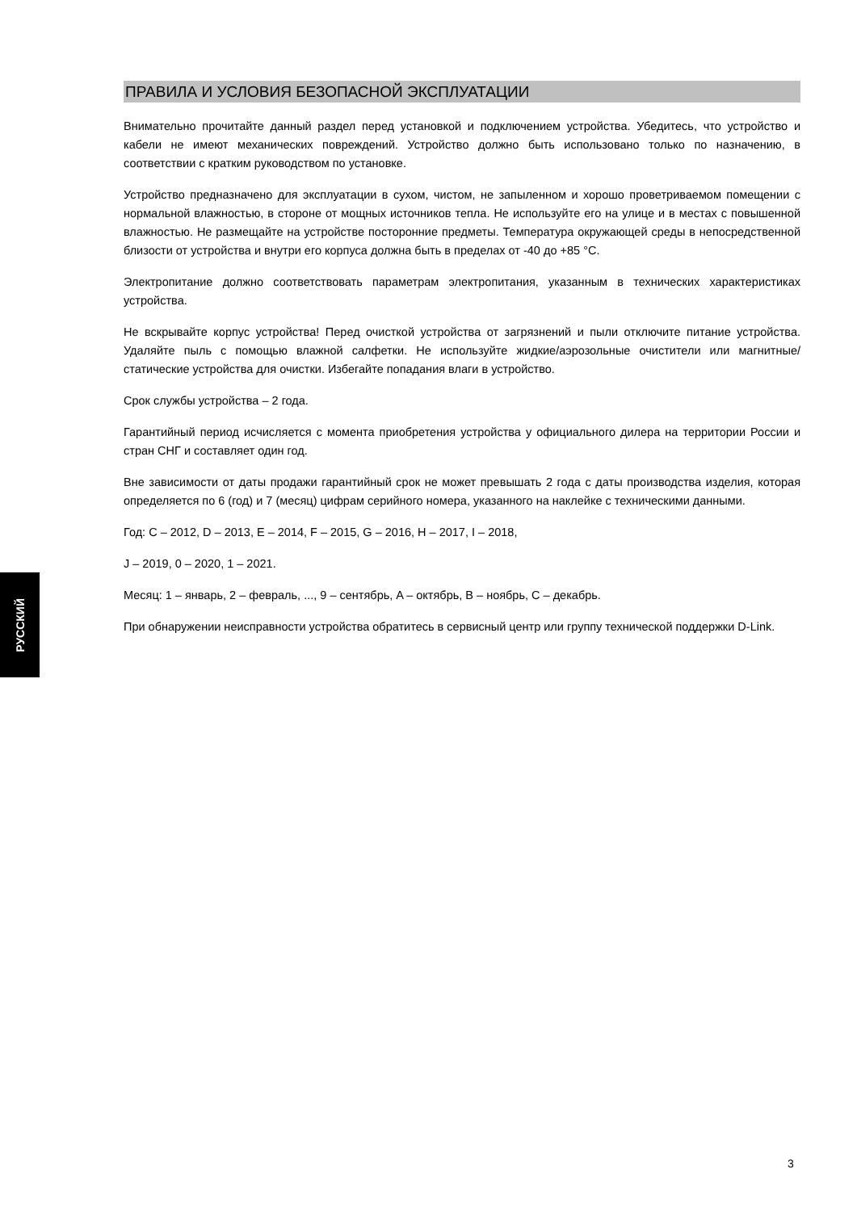ПРАВИЛА И УСЛОВИЯ БЕЗОПАСНОЙ ЭКСПЛУАТАЦИИ
Внимательно прочитайте данный раздел перед установкой и подключением устройства. Убедитесь, что устройство и кабели не имеют механических повреждений. Устройство должно быть использовано только по назначению, в соответствии с кратким руководством по установке.
Устройство предназначено для эксплуатации в сухом, чистом, не запыленном и хорошо проветриваемом помещении с нормальной влажностью, в стороне от мощных источников тепла. Не используйте его на улице и в местах с повышенной влажностью. Не размещайте на устройстве посторонние предметы. Температура окружающей среды в непосредственной близости от устройства и внутри его корпуса должна быть в пределах от -40 до +85 °C.
Электропитание должно соответствовать параметрам электропитания, указанным в технических характеристиках устройства.
Не вскрывайте корпус устройства! Перед очисткой устройства от загрязнений и пыли отключите питание устройства. Удаляйте пыль с помощью влажной салфетки. Не используйте жидкие/аэрозольные очистители или магнитные/статические устройства для очистки. Избегайте попадания влаги в устройство.
Срок службы устройства – 2 года.
Гарантийный период исчисляется с момента приобретения устройства у официального дилера на территории России и стран СНГ и составляет один год.
Вне зависимости от даты продажи гарантийный срок не может превышать 2 года с даты производства изделия, которая определяется по 6 (год) и 7 (месяц) цифрам серийного номера, указанного на наклейке с техническими данными.
Год: C – 2012, D – 2013, E – 2014, F – 2015, G – 2016, H – 2017, I – 2018,
J – 2019, 0 – 2020, 1 – 2021.
Месяц: 1 – январь, 2 – февраль, ..., 9 – сентябрь, A – октябрь, B – ноябрь, C – декабрь.
При обнаружении неисправности устройства обратитесь в сервисный центр или группу технической поддержки D-Link.
РУССКИЙ
3